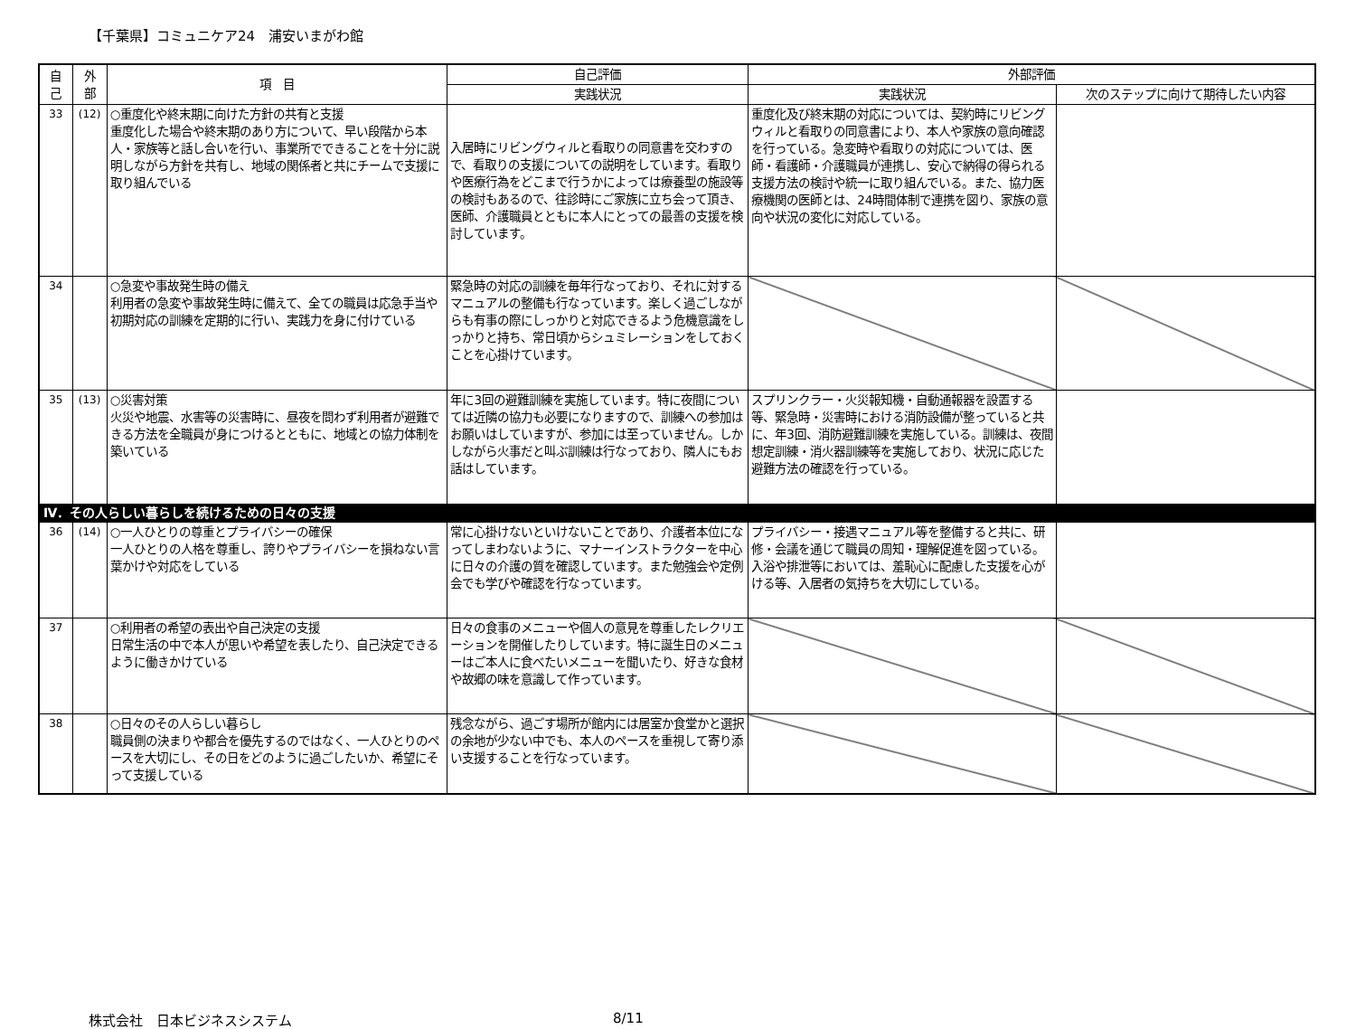【千葉県】コミュニケア24　浦安いまがわ館
| 自 己 | 外 部 | 項 目 | 自己評価 | 外部評価 | |
| --- | --- | --- | --- | --- | --- |
| | | | 実践状況 | 実践状況 | 次のステップに向けて期待したい内容 |
| 33 | (12) | ○重度化や終末期に向けた方針の共有と支援 重度化した場合や終末期のあり方について、早い段階から本人・家族等と話し合いを行い、事業所でできることを十分に説明しながら方針を共有し、地域の関係者と共にチームで支援に取り組んでいる | 入居時にリビングウィルと看取りの同意書を交わすので、看取りの支援についての説明をしています。看取りや医療行為をどこまで行うかによっては療養型の施設等の検討もあるので、往診時にご家族に立ち会って頂き、医師、介護職員とともに本人にとっての最善の支援を検討しています。 | 重度化及び終末期の対応については、契約時にリビングウィルと看取りの同意書により、本人や家族の意向確認を行っている。急変時や看取りの対応については、医師・看護師・介護職員が連携し、安心で納得の得られる支援方法の検討や統一に取り組んでいる。また、協力医療機関の医師とは、24時間体制で連携を図り、家族の意向や状況の変化に対応している。 | |
| 34 | | ○急変や事故発生時の備え 利用者の急変や事故発生時に備えて、全ての職員は応急手当や初期対応の訓練を定期的に行い、実践力を身に付けている | 緊急時の対応の訓練を毎年行なっており、それに対するマニュアルの整備も行なっています。楽しく過ごしながらも有事の際にしっかりと対応できるよう危機意識をしっかりと持ち、常日頃からシュミレーションをしておくことを心掛けています。 | | |
| 35 | (13) | ○災害対策 火災や地震、水害等の災害時に、昼夜を問わず利用者が避難できる方法を全職員が身につけるとともに、地域との協力体制を築いている | 年に3回の避難訓練を実施しています。特に夜間については近隣の協力も必要になりますので、訓練への参加はお願いはしていますが、参加には至っていません。しかしながら火事だと叫ぶ訓練は行なっており、隣人にもお話はしています。 | スプリンクラー・火災報知機・自動通報器を設置する等、緊急時・災害時における消防設備が整っていると共に、年3回、消防避難訓練を実施している。訓練は、夜間想定訓練・消火器訓練等を実施しており、状況に応じた避難方法の確認を行っている。 | |
| Ⅳ．その人らしい暮らしを続けるための日々の支援 | | | | | |
| 36 | (14) | ○一人ひとりの尊重とプライバシーの確保 一人ひとりの人格を尊重し、誇りやプライバシーを損ねない言葉かけや対応をしている | 常に心掛けないといけないことであり、介護者本位になってしまわないように、マナーインストラクターを中心に日々の介護の質を確認しています。また勉強会や定例会でも学びや確認を行なっています。 | プライバシー・接遇マニュアル等を整備すると共に、研修・会議を通じて職員の周知・理解促進を図っている。入浴や排泄等においては、羞恥心に配慮した支援を心がける等、入居者の気持ちを大切にしている。 | |
| 37 | | ○利用者の希望の表出や自己決定の支援 日常生活の中で本人が思いや希望を表したり、自己決定できるように働きかけている | 日々の食事のメニューや個人の意見を尊重したレクリエーションを開催したりしています。特に誕生日のメニューはご本人に食べたいメニューを聞いたり、好きな食材や故郷の味を意識して作っています。 | | |
| 38 | | ○日々のその人らしい暮らし 職員側の決まりや都合を優先するのではなく、一人ひとりのペースを大切にし、その日をどのように過ごしたいか、希望にそって支援している | 残念ながら、過ごす場所が館内には居室か食堂かと選択の余地が少ない中でも、本人のペースを重視して寄り添い支援することを行なっています。 | | |
株式会社　日本ビジネスシステム 8/11